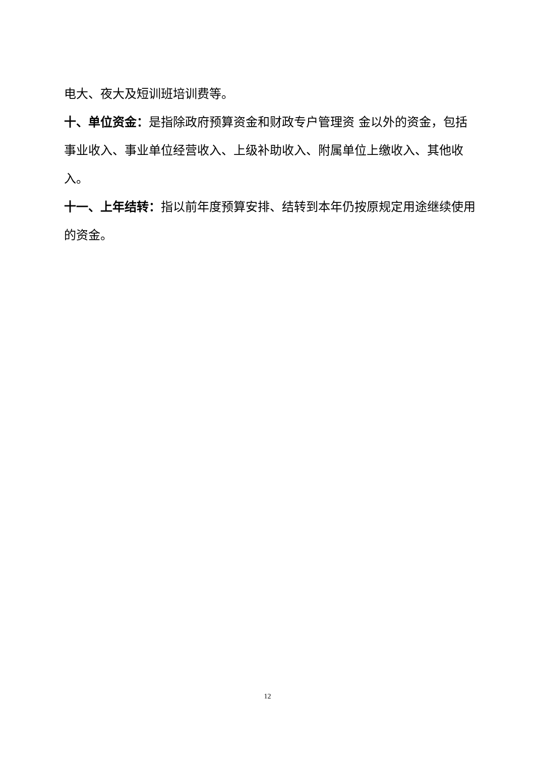电大、夜大及短训班培训费等。
十、单位资金：是指除政府预算资金和财政专户管理资 金以外的资金，包括事业收入、事业单位经营收入、上级补助收入、附属单位上缴收入、其他收入。
十一、上年结转：指以前年度预算安排、结转到本年仍按原规定用途继续使用的资金。
12